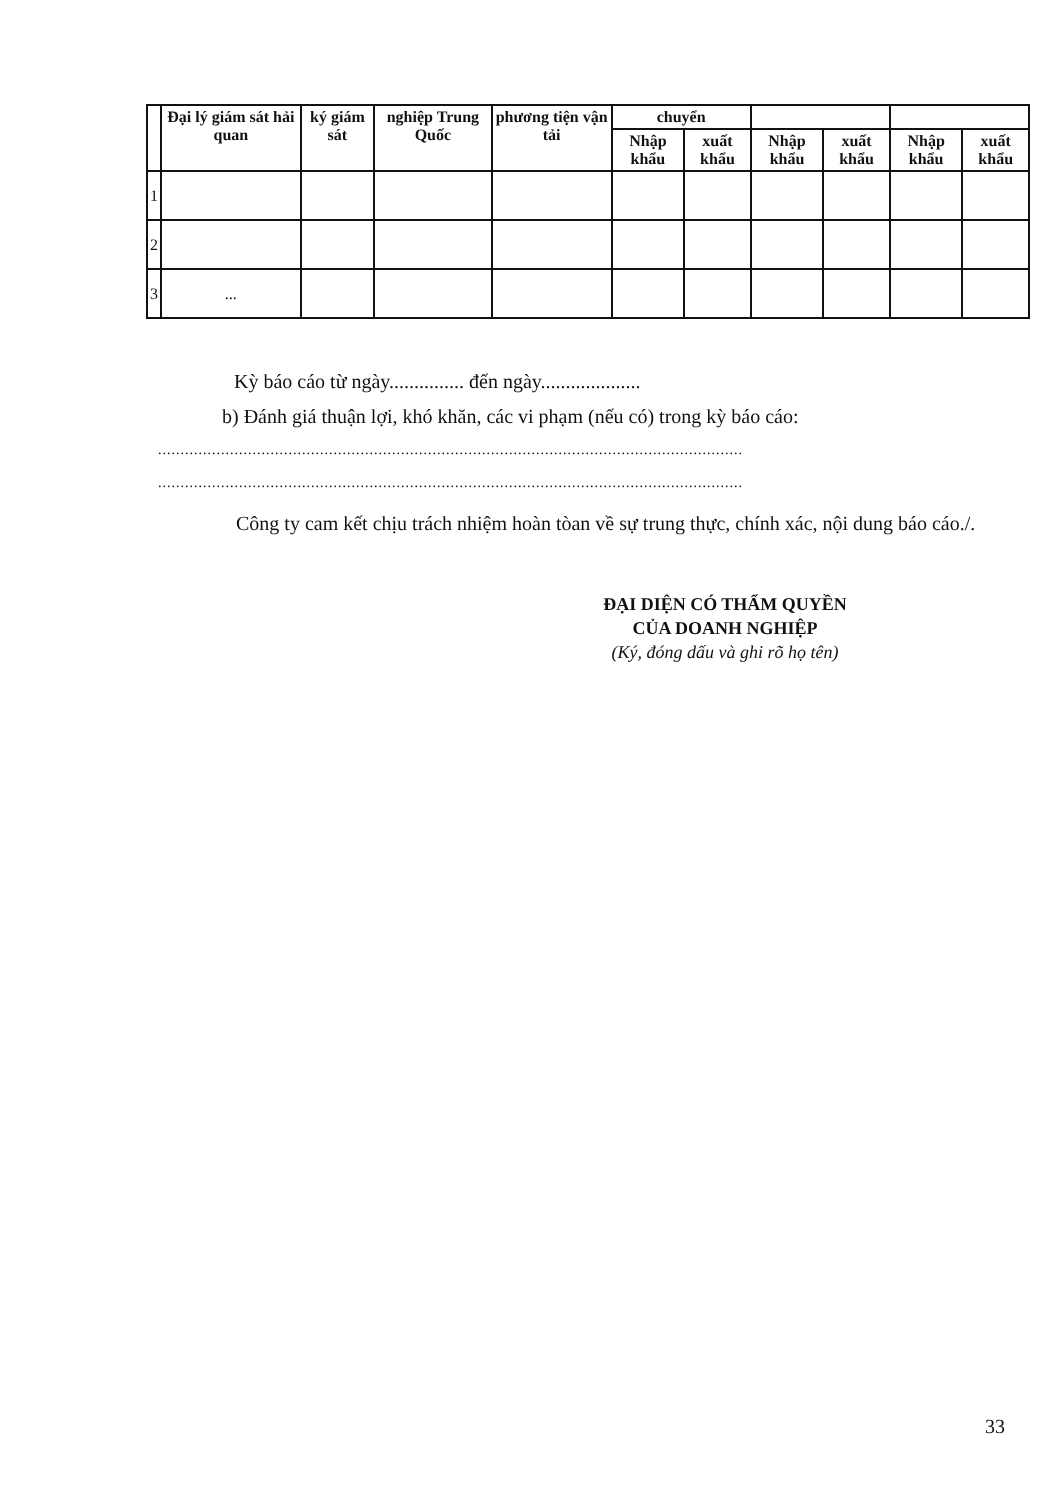| | Đại lý giám sát hải quan | ký giám sát | nghiệp Trung Quốc | phương tiện vận tải | chuyển | | | | | |
| --- | --- | --- | --- | --- | --- | --- | --- | --- | --- | --- |
| | | | | | Nhập khẩu | xuất khẩu | Nhập khẩu | xuất khẩu | Nhập khẩu | xuất khẩu |
| 1 | | | | | | | | | | |
| 2 | | | | | | | | | | |
| 3 | ... | | | | | | | | | |
Kỳ báo cáo từ ngày............... đến ngày....................
b) Đánh giá thuận lợi, khó khăn, các vi phạm (nếu có) trong kỳ báo cáo:
..................................................................................................................................
..................................................................................................................................
Công ty cam kết chịu trách nhiệm hoàn tòan về sự trung thực, chính xác, nội dung báo cáo./.
ĐẠI DIỆN CÓ THẨM QUYỀN
CỦA DOANH NGHIỆP
(Ký, đóng dấu và ghi rõ họ tên)
33